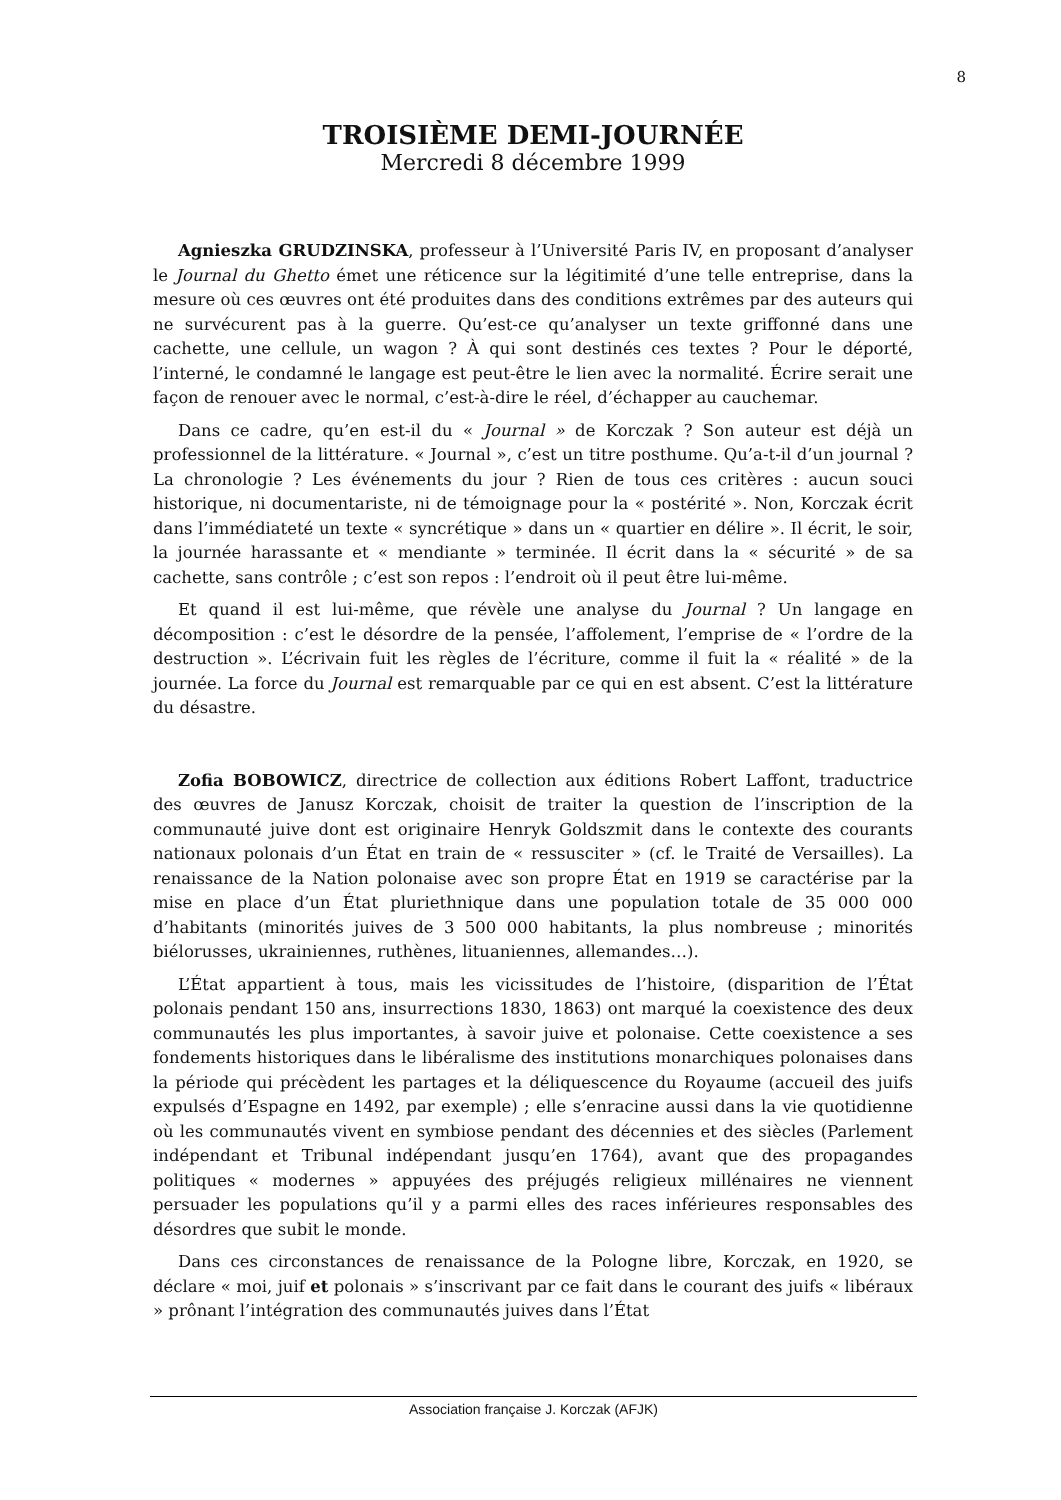8
TROISIÈME DEMI-JOURNÉE
Mercredi 8 décembre 1999
Agnieszka GRUDZINSKA, professeur à l’Université Paris IV, en proposant d’analyser le Journal du Ghetto émet une réticence sur la légitimité d’une telle entreprise, dans la mesure où ces œuvres ont été produites dans des conditions extrêmes par des auteurs qui ne survécurent pas à la guerre. Qu’est-ce qu’analyser un texte griffonné dans une cachette, une cellule, un wagon ? À qui sont destinés ces textes ? Pour le déporté, l’interné, le condamné le langage est peut-être le lien avec la normalité. Écrire serait une façon de renouer avec le normal, c’est-à-dire le réel, d’échapper au cauchemar.
Dans ce cadre, qu’en est-il du « Journal » de Korczak ? Son auteur est déjà un professionnel de la littérature. « Journal », c’est un titre posthume. Qu’a-t-il d’un journal ? La chronologie ? Les événements du jour ? Rien de tous ces critères : aucun souci historique, ni documentariste, ni de témoignage pour la « postérité ». Non, Korczak écrit dans l’immédiateté un texte « syncrétique » dans un « quartier en délire ». Il écrit, le soir, la journée harassante et « mendiante » terminée. Il écrit dans la « sécurité » de sa cachette, sans contrôle ; c’est son repos : l’endroit où il peut être lui-même.
Et quand il est lui-même, que révèle une analyse du Journal ? Un langage en décomposition : c’est le désordre de la pensée, l’affolement, l’emprise de « l’ordre de la destruction ». L’écrivain fuit les règles de l’écriture, comme il fuit la « réalité » de la journée. La force du Journal est remarquable par ce qui en est absent. C’est la littérature du désastre.
Zofia BOBOWICZ, directrice de collection aux éditions Robert Laffont, traductrice des œuvres de Janusz Korczak, choisit de traiter la question de l’inscription de la communauté juive dont est originaire Henryk Goldszmit dans le contexte des courants nationaux polonais d’un État en train de « ressusciter » (cf. le Traité de Versailles). La renaissance de la Nation polonaise avec son propre État en 1919 se caractérise par la mise en place d’un État pluriethnique dans une population totale de 35 000 000 d’habitants (minorités juives de 3 500 000 habitants, la plus nombreuse ; minorités biélorusses, ukrainiennes, ruthènes, lituaniennes, allemandes…).
L’État appartient à tous, mais les vicissitudes de l’histoire, (disparition de l’État polonais pendant 150 ans, insurrections 1830, 1863) ont marqué la coexistence des deux communautés les plus importantes, à savoir juive et polonaise. Cette coexistence a ses fondements historiques dans le libéralisme des institutions monarchiques polonaises dans la période qui précèdent les partages et la déliquescence du Royaume (accueil des juifs expulsés d’Espagne en 1492, par exemple) ; elle s’enracine aussi dans la vie quotidienne où les communautés vivent en symbiose pendant des décennies et des siècles (Parlement indépendant et Tribunal indépendant jusqu’en 1764), avant que des propagandes politiques « modernes » appuyées des préjugés religieux millénaires ne viennent persuader les populations qu’il y a parmi elles des races inférieures responsables des désordres que subit le monde.
Dans ces circonstances de renaissance de la Pologne libre, Korczak, en 1920, se déclare « moi, juif et polonais » s’inscrivant par ce fait dans le courant des juifs « libéraux » prônant l’intégration des communautés juives dans l’État
Association française J. Korczak (AFJK)